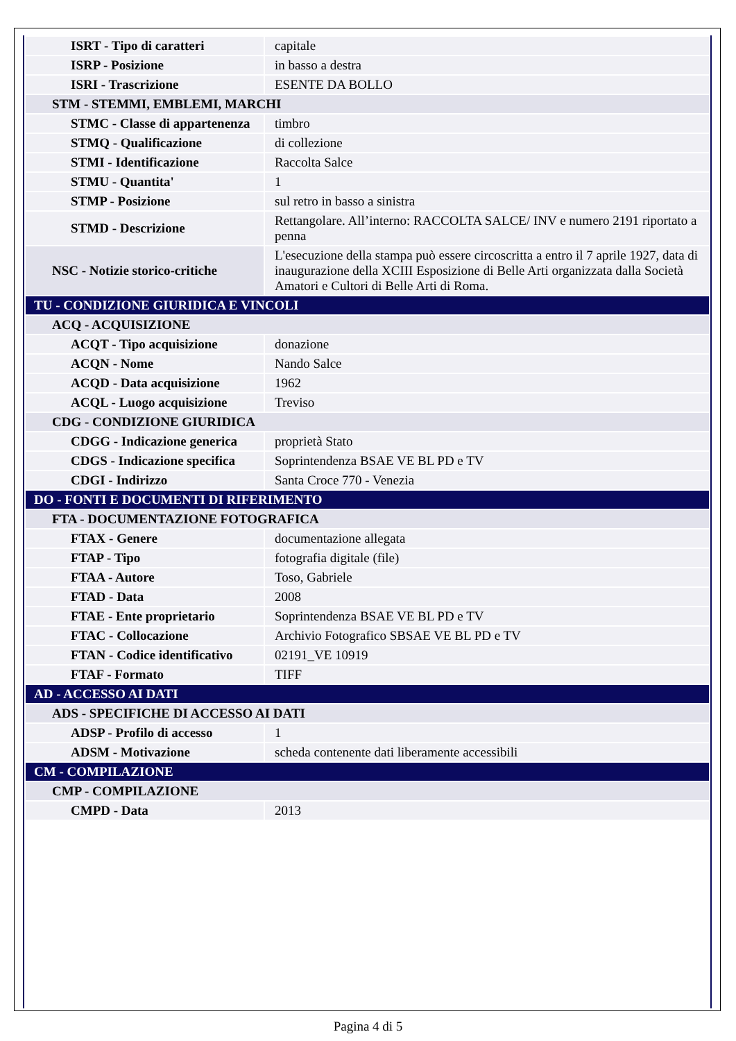| ISRT - Tipo di caratteri | capitale |
| ISRP - Posizione | in basso a destra |
| ISRI - Trascrizione | ESENTE DA BOLLO |
| STM - STEMMI, EMBLEMI, MARCHI | |
| STMC - Classe di appartenenza | timbro |
| STMQ - Qualificazione | di collezione |
| STMI - Identificazione | Raccolta Salce |
| STMU - Quantita' | 1 |
| STMP - Posizione | sul retro in basso a sinistra |
| STMD - Descrizione | Rettangolare. All’interno: RACCOLTA SALCE/ INV e numero 2191 riportato a penna |
| NSC - Notizie storico-critiche | L'esecuzione della stampa può essere circoscritta a entro il 7 aprile 1927, data di inaugurazione della XCIII Esposizione di Belle Arti organizzata dalla Società Amatori e Cultori di Belle Arti di Roma. |
| TU - CONDIZIONE GIURIDICA E VINCOLI | |
| ACQ - ACQUISIZIONE | |
| ACQT - Tipo acquisizione | donazione |
| ACQN - Nome | Nando Salce |
| ACQD - Data acquisizione | 1962 |
| ACQL - Luogo acquisizione | Treviso |
| CDG - CONDIZIONE GIURIDICA | |
| CDGG - Indicazione generica | proprietà Stato |
| CDGS - Indicazione specifica | Soprintendenza BSAE VE BL PD e TV |
| CDGI - Indirizzo | Santa Croce 770 - Venezia |
| DO - FONTI E DOCUMENTI DI RIFERIMENTO | |
| FTA - DOCUMENTAZIONE FOTOGRAFICA | |
| FTAX - Genere | documentazione allegata |
| FTAP - Tipo | fotografia digitale (file) |
| FTAA - Autore | Toso, Gabriele |
| FTAD - Data | 2008 |
| FTAE - Ente proprietario | Soprintendenza BSAE VE BL PD e TV |
| FTAC - Collocazione | Archivio Fotografico SBSAE VE BL PD e TV |
| FTAN - Codice identificativo | 02191_VE 10919 |
| FTAF - Formato | TIFF |
| AD - ACCESSO AI DATI | |
| ADS - SPECIFICHE DI ACCESSO AI DATI | |
| ADSP - Profilo di accesso | 1 |
| ADSM - Motivazione | scheda contenente dati liberamente accessibili |
| CM - COMPILAZIONE | |
| CMP - COMPILAZIONE | |
| CMPD - Data | 2013 |
Pagina 4 di 5